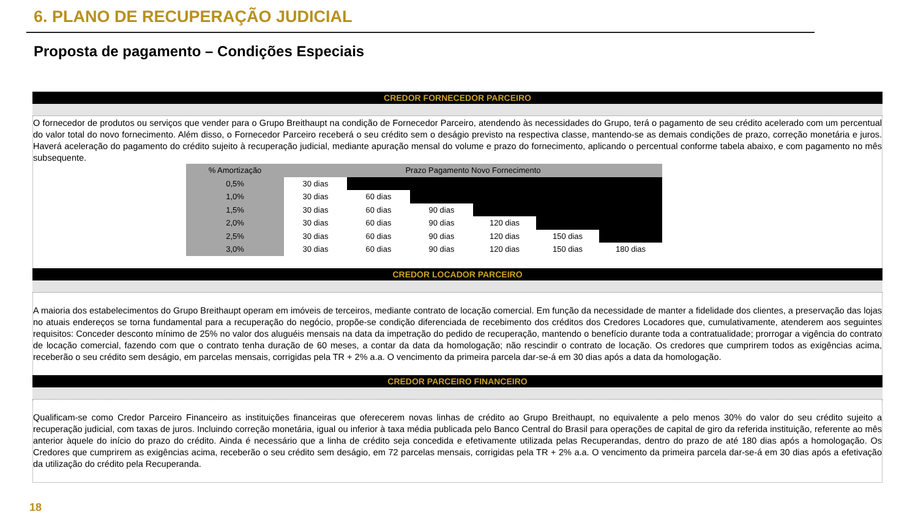6. PLANO DE RECUPERAÇÃO JUDICIAL
Proposta de pagamento – Condições Especiais
CREDOR FORNECEDOR PARCEIRO
O fornecedor de produtos ou serviços que vender para o Grupo Breithaupt na condição de Fornecedor Parceiro, atendendo às necessidades do Grupo, terá o pagamento de seu crédito acelerado com um percentual do valor total do novo fornecimento. Além disso, o Fornecedor Parceiro receberá o seu crédito sem o deságio previsto na respectiva classe, mantendo-se as demais condições de prazo, correção monetária e juros. Haverá aceleração do pagamento do crédito sujeito à recuperação judicial, mediante apuração mensal do volume e prazo do fornecimento, aplicando o percentual conforme tabela abaixo, e com pagamento no mês subsequente.
| % Amortização | Prazo Pagamento Novo Fornecimento | | | | | |
| --- | --- | --- | --- | --- | --- | --- |
| 0,5% | 30 dias | | | | | |
| 1,0% | 30 dias | 60 dias | | | | |
| 1,5% | 30 dias | 60 dias | 90 dias | | | |
| 2,0% | 30 dias | 60 dias | 90 dias | 120 dias | | |
| 2,5% | 30 dias | 60 dias | 90 dias | 120 dias | 150 dias | |
| 3,0% | 30 dias | 60 dias | 90 dias | 120 dias | 150 dias | 180 dias |
CREDOR LOCADOR PARCEIRO
A maioria dos estabelecimentos do Grupo Breithaupt operam em imóveis de terceiros, mediante contrato de locação comercial. Em função da necessidade de manter a fidelidade dos clientes, a preservação das lojas no atuais endereços se torna fundamental para a recuperação do negócio, propõe-se condição diferenciada de recebimento dos créditos dos Credores Locadores que, cumulativamente, atenderem aos seguintes requisitos: Conceder desconto mínimo de 25% no valor dos aluguéis mensais na data da impetração do pedido de recuperação, mantendo o benefício durante toda a contratualidade; prorrogar a vigência do contrato de locação comercial, fazendo com que o contrato tenha duração de 60 meses, a contar da data da homologação; não rescindir o contrato de locação. Os credores que cumprirem todos as exigências acima, receberão o seu crédito sem deságio, em parcelas mensais, corrigidas pela TR + 2% a.a. O vencimento da primeira parcela dar-se-á em 30 dias após a data da homologação.
CREDOR PARCEIRO FINANCEIRO
Qualificam-se como Credor Parceiro Financeiro as instituições financeiras que oferecerem novas linhas de crédito ao Grupo Breithaupt, no equivalente a pelo menos 30% do valor do seu crédito sujeito a recuperação judicial, com taxas de juros. Incluindo correção monetária, igual ou inferior à taxa média publicada pelo Banco Central do Brasil para operações de capital de giro da referida instituição, referente ao mês anterior àquele do início do prazo do crédito. Ainda é necessário que a linha de crédito seja concedida e efetivamente utilizada pelas Recuperandas, dentro do prazo de até 180 dias após a homologação. Os Credores que cumprirem as exigências acima, receberão o seu crédito sem deságio, em 72 parcelas mensais, corrigidas pela TR + 2% a.a. O vencimento da primeira parcela dar-se-á em 30 dias após a efetivação da utilização do crédito pela Recuperanda.
18